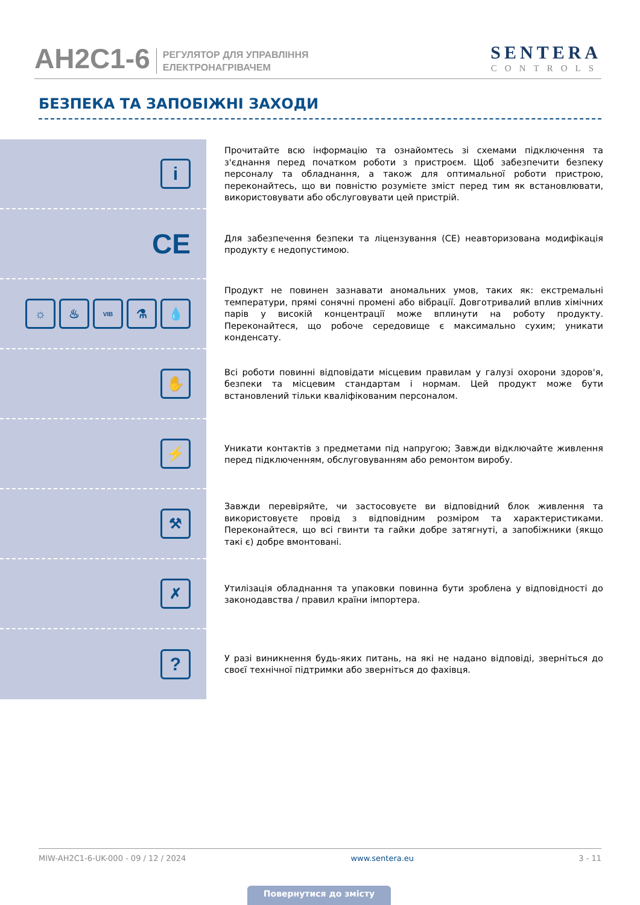AH2C1-6
РЕГУЛЯТОР ДЛЯ УПРАВЛІННЯ
ЕЛЕКТРОНАГРІВАЧЕМ
SENTERA
CONTROLS
БЕЗПЕКА ТА ЗАПОБІЖНІ ЗАХОДИ
i
Прочитайте всю інформацію та ознайомтесь зі схемами підключення та з'єднання перед початком роботи з пристроєм. Щоб забезпечити безпеку персоналу та обладнання, а також для оптимальної роботи пристрою, переконайтесь, що ви повністю розумієте зміст перед тим як встановлювати, використовувати або обслуговувати цей пристрій.
CE
Для забезпечення безпеки та ліцензування (CE) неавторизована модифікація продукту є недопустимою.
☼ ♨
VIB
⚗ 💧
Продукт не повинен зазнавати аномальних умов, таких як: екстремальні температури, прямі сонячні промені або вібрації. Довготривалий вплив хімічних парів у високій концентрації може вплинути на роботу продукту. Переконайтеся, що робоче середовище є максимально сухим; уникати конденсату.
✋
Всі роботи повинні відповідати місцевим правилам у галузі охорони здоров'я, безпеки та місцевим стандартам і нормам. Цей продукт може бути встановлений тільки кваліфікованим персоналом.
⚡
Уникати контактів з предметами під напругою; Завжди відключайте живлення перед підключенням, обслуговуванням або ремонтом виробу.
⚒
Завжди перевіряйте, чи застосовуєте ви відповідний блок живлення та використовуєте провід з відповідним розміром та характеристиками. Переконайтеся, що всі гвинти та гайки добре затягнуті, а запобіжники (якщо такі є) добре вмонтовані.
✗
Утилізація обладнання та упаковки повинна бути зроблена у відповідності до законодавства / правил країни імпортера.
?
У разі виникнення будь-яких питань, на які не надано відповіді, зверніться до своєї технічної підтримки або зверніться до фахівця.
MIW-AH2C1-6-UK-000 - 09 / 12 / 2024 www.sentera.eu 3 - 11
Повернутися до змісту